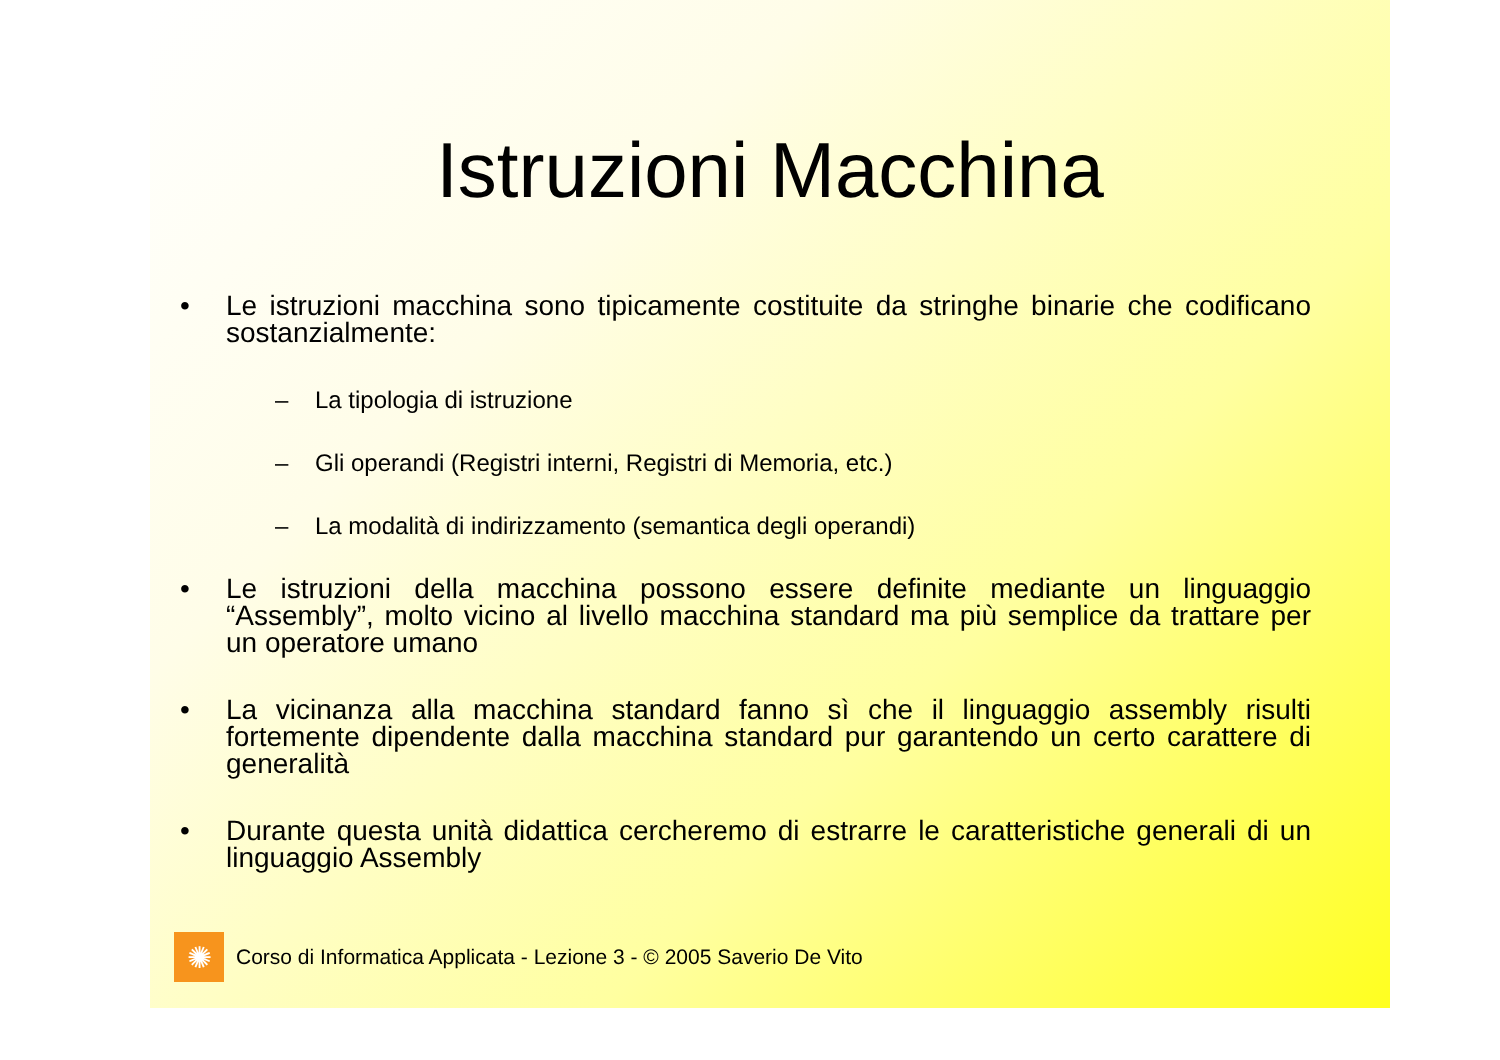Istruzioni Macchina
• Le istruzioni macchina sono tipicamente costituite da stringhe binarie che codificano sostanzialmente:
– La tipologia di istruzione
– Gli operandi (Registri interni, Registri di Memoria, etc.)
– La modalità di indirizzamento (semantica degli operandi)
• Le istruzioni della macchina possono essere definite mediante un linguaggio “Assembly”, molto vicino al livello macchina standard ma più semplice da trattare per un operatore umano
• La vicinanza alla macchina standard fanno sì che il linguaggio assembly risulti fortemente dipendente dalla macchina standard pur garantendo un certo carattere di generalità
• Durante questa unità didattica cercheremo di estrarre le caratteristiche generali di un linguaggio Assembly
✺
Corso di Informatica Applicata - Lezione 3 - © 2005 Saverio De Vito